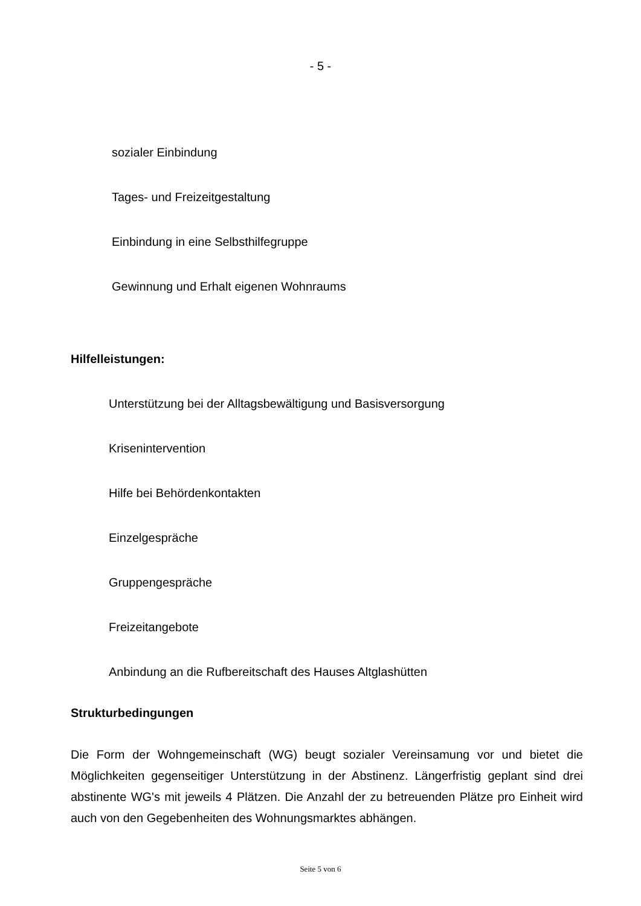- 5 -
sozialer Einbindung
Tages- und Freizeitgestaltung
Einbindung in eine Selbsthilfegruppe
Gewinnung und Erhalt eigenen Wohnraums
Hilfelleistungen:
Unterstützung bei der Alltagsbewältigung und Basisversorgung
Krisenintervention
Hilfe bei Behördenkontakten
Einzelgespräche
Gruppengespräche
Freizeitangebote
Anbindung an die Rufbereitschaft des Hauses Altglashütten
Strukturbedingungen
Die Form der Wohngemeinschaft (WG) beugt sozialer Vereinsamung vor und bietet die Möglichkeiten gegenseitiger Unterstützung in der Abstinenz. Längerfristig geplant sind drei abstinente WG's mit jeweils 4 Plätzen. Die Anzahl der zu betreuenden Plätze pro Einheit wird auch von den Gegebenheiten des Wohnungsmarktes abhängen.
Seite 5 von 6